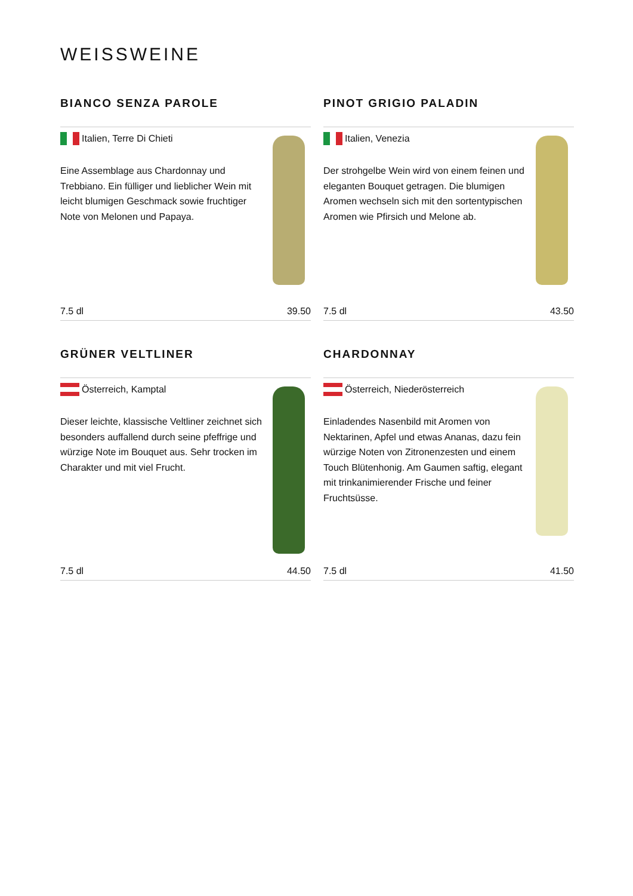WEISSWEINE
BIANCO SENZA PAROLE
Italien, Terre Di Chieti
Eine Assemblage aus Chardonnay und Trebbiano. Ein fülliger und lieblicher Wein mit leicht blumigen Geschmack sowie fruchtiger Note von Melonen und Papaya.
7.5 dl 39.50
PINOT GRIGIO PALADIN
Italien, Venezia
Der strohgelbe Wein wird von einem feinen und eleganten Bouquet getragen. Die blumigen Aromen wechseln sich mit den sortentypischen Aromen wie Pfirsich und Melone ab.
7.5 dl 43.50
GRÜNER VELTLINER
Österreich, Kamptal
Dieser leichte, klassische Veltliner zeichnet sich besonders auffallend durch seine pfeffrige und würzige Note im Bouquet aus. Sehr trocken im Charakter und mit viel Frucht.
7.5 dl 44.50
CHARDONNAY
Österreich, Niederösterreich
Einladendes Nasenbild mit Aromen von Nektarinen, Apfel und etwas Ananas, dazu fein würzige Noten von Zitronenzesten und einem Touch Blütenhonig. Am Gaumen saftig, elegant mit trinkanimierender Frische und feiner Fruchtsüsse.
7.5 dl 41.50